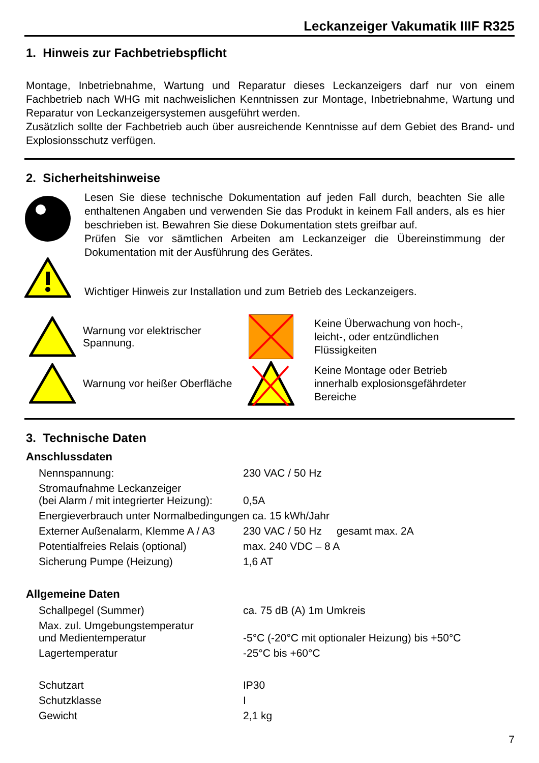Leckanzeiger Vakumatik IIIF R325
1. Hinweis zur Fachbetriebspflicht
Montage, Inbetriebnahme, Wartung und Reparatur dieses Leckanzeigers darf nur von einem Fachbetrieb nach WHG mit nachweislichen Kenntnissen zur Montage, Inbetriebnahme, Wartung und Reparatur von Leckanzeigersystemen ausgeführt werden.
Zusätzlich sollte der Fachbetrieb auch über ausreichende Kenntnisse auf dem Gebiet des Brand- und Explosionsschutz verfügen.
2. Sicherheitshinweise
Lesen Sie diese technische Dokumentation auf jeden Fall durch, beachten Sie alle enthaltenen Angaben und verwenden Sie das Produkt in keinem Fall anders, als es hier beschrieben ist. Bewahren Sie diese Dokumentation stets greifbar auf.
Prüfen Sie vor sämtlichen Arbeiten am Leckanzeiger die Übereinstimmung der Dokumentation mit der Ausführung des Gerätes.
Wichtiger Hinweis zur Installation und zum Betrieb des Leckanzeigers.
Warnung vor elektrischer Spannung.
Warnung vor heißer Oberfläche
Keine Überwachung von hoch-,
leicht-, oder entzündlichen
Flüssigkeiten
Keine Montage oder Betrieb
innerhalb explosionsgefährdeter
Bereiche
3. Technische Daten
Anschlussdaten
| Nennspannung: | 230 VAC / 50 Hz |
| Stromaufnahme Leckanzeiger (bei Alarm / mit integrierter Heizung): | 0,5A |
| Energieverbrauch unter Normalbedingungen ca. 15 kWh/Jahr | |
| Externer Außenalarm, Klemme A / A3 | 230 VAC / 50 Hz gesamt max. 2A |
| Potentialfreies Relais (optional) | max. 240 VDC – 8 A |
| Sicherung Pumpe (Heizung) | 1,6 AT |
Allgemeine Daten
| Schallpegel (Summer) | ca. 75 dB (A) 1m Umkreis |
| Max. zul. Umgebungstemperatur und Medientemperatur | -5°C (-20°C mit optionaler Heizung) bis +50°C |
| Lagertemperatur | -25°C bis +60°C |
| Schutzart | IP30 |
| Schutzklasse | I |
| Gewicht | 2,1 kg |
7